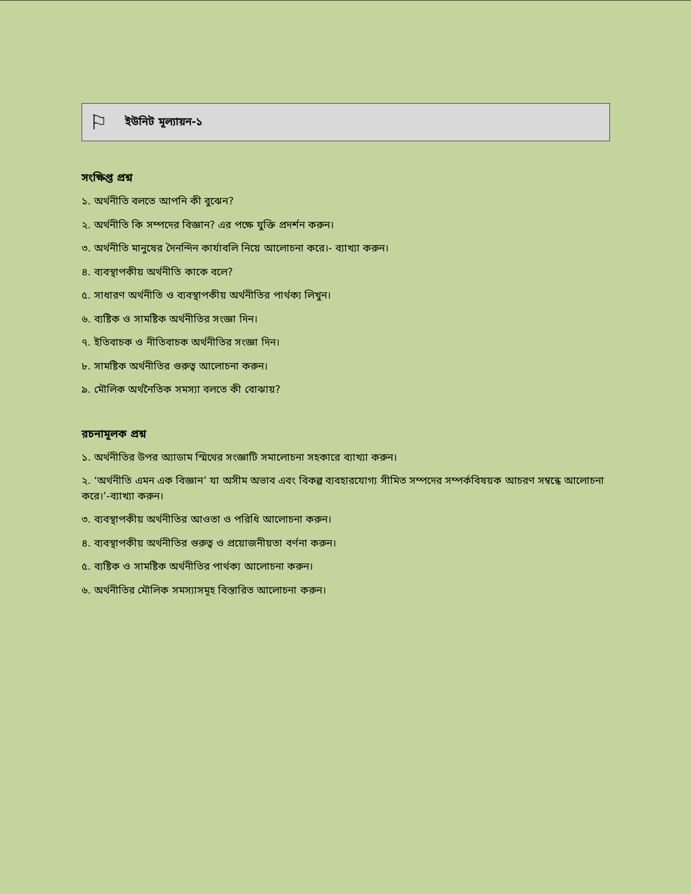⚐ ইউনিট মূল্যায়ন-১
সংক্ষিপ্ত প্রশ্ন
১. অর্থনীতি বলতে আপনি কী বুঝেন?
২. অর্থনীতি কি সম্পদের বিজ্ঞান? এর পক্ষে যুক্তি প্রদর্শন করুন।
৩. অর্থনীতি মানুষের দৈনন্দিন কার্যাবলি নিয়ে আলোচনা করে।- ব্যাখ্যা করুন।
৪. ব্যবস্থাপকীয় অর্থনীতি কাকে বলে?
৫. সাধারণ অর্থনীতি ও ব্যবস্থাপকীয় অর্থনীতির পার্থক্য লিখুন।
৬. ব্যষ্টিক ও সামষ্টিক অর্থনীতির সংজ্ঞা দিন।
৭. ইতিবাচক ও নীতিবাচক অর্থনীতির সংজ্ঞা দিন।
৮. সামষ্টিক অর্থনীতির গুরুত্ব আলোচনা করুন।
৯. মৌলিক অর্থনৈতিক সমস্যা বলতে কী বোঝায়?
রচনামূলক প্রশ্ন
১. অর্থনীতির উপর অ্যাডাম স্মিথের সংজ্ঞাটি সমালোচনা সহকারে ব্যাখ্যা করুন।
২. ‘অর্থনীতি এমন এক বিজ্ঞান’ যা অসীম অভাব এবং বিকল্প ব্যবহারযোগ্য সীমিত সম্পদের সম্পর্কবিষয়ক আচরণ সম্বন্ধে আলোচনা করে।’-ব্যাখ্যা করুন।
৩. ব্যবস্থাপকীয় অর্থনীতির আওতা ও পরিধি আলোচনা করুন।
৪. ব্যবস্থাপকীয় অর্থনীতির গুরুত্ব ও প্রয়োজনীয়তা বর্ণনা করুন।
৫. ব্যষ্টিক ও সামষ্টিক অর্থনীতির পার্থক্য আলোচনা করুন।
৬. অর্থনীতির মৌলিক সমস্যাসমূহ বিস্তারিত আলোচনা করুন।